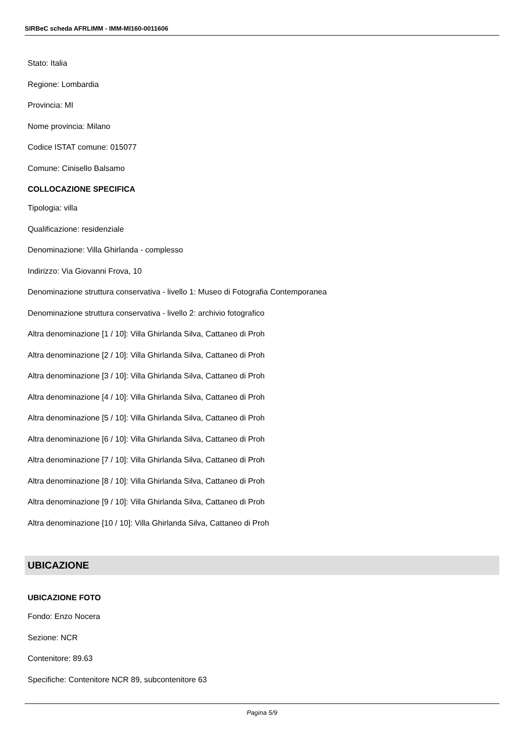SIRBeC scheda AFRLIMM - IMM-MI160-0011606
Stato: Italia
Regione: Lombardia
Provincia: MI
Nome provincia: Milano
Codice ISTAT comune: 015077
Comune: Cinisello Balsamo
COLLOCAZIONE SPECIFICA
Tipologia: villa
Qualificazione: residenziale
Denominazione: Villa Ghirlanda - complesso
Indirizzo: Via Giovanni Frova, 10
Denominazione struttura conservativa - livello 1: Museo di Fotografia Contemporanea
Denominazione struttura conservativa - livello 2: archivio fotografico
Altra denominazione [1 / 10]: Villa Ghirlanda Silva, Cattaneo di Proh
Altra denominazione [2 / 10]: Villa Ghirlanda Silva, Cattaneo di Proh
Altra denominazione [3 / 10]: Villa Ghirlanda Silva, Cattaneo di Proh
Altra denominazione [4 / 10]: Villa Ghirlanda Silva, Cattaneo di Proh
Altra denominazione [5 / 10]: Villa Ghirlanda Silva, Cattaneo di Proh
Altra denominazione [6 / 10]: Villa Ghirlanda Silva, Cattaneo di Proh
Altra denominazione [7 / 10]: Villa Ghirlanda Silva, Cattaneo di Proh
Altra denominazione [8 / 10]: Villa Ghirlanda Silva, Cattaneo di Proh
Altra denominazione [9 / 10]: Villa Ghirlanda Silva, Cattaneo di Proh
Altra denominazione [10 / 10]: Villa Ghirlanda Silva, Cattaneo di Proh
UBICAZIONE
UBICAZIONE FOTO
Fondo: Enzo Nocera
Sezione: NCR
Contenitore: 89.63
Specifiche: Contenitore NCR 89, subcontenitore 63
Pagina 5/9